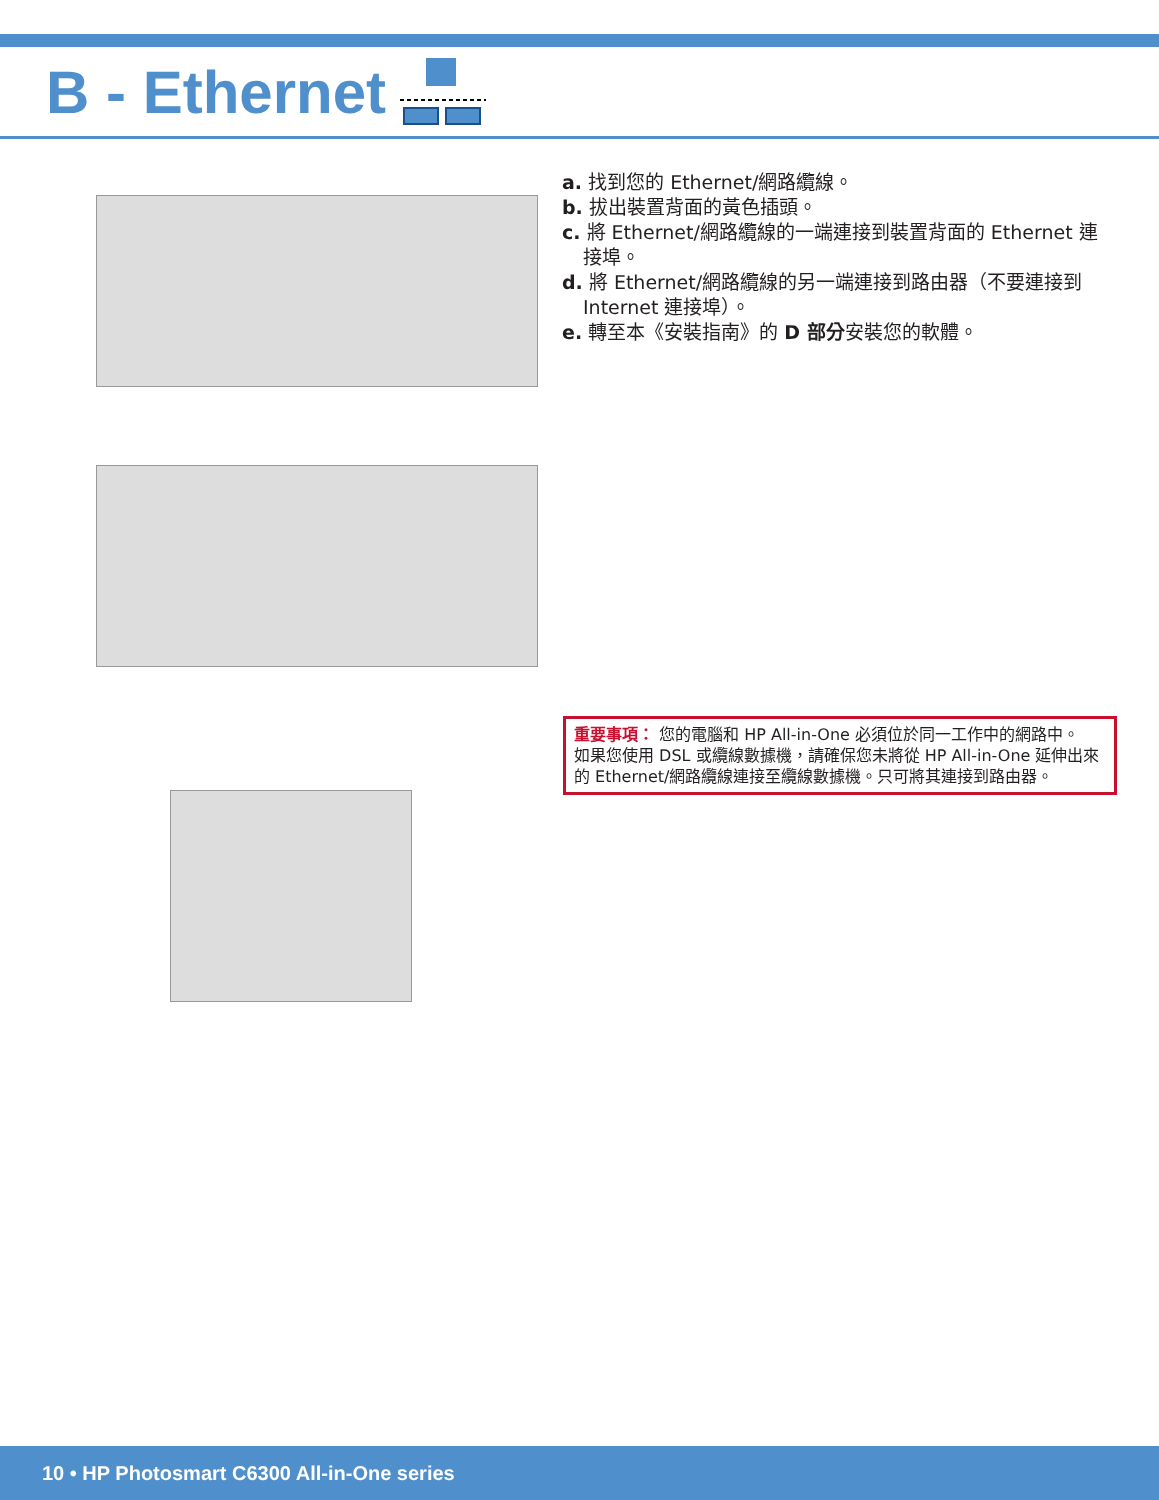B - Ethernet
a. 找到您的 Ethernet/網路纜線。
b. 拔出裝置背面的黃色插頭。
c. 將 Ethernet/網路纜線的一端連接到裝置背面的 Ethernet 連接埠。
d. 將 Ethernet/網路纜線的另一端連接到路由器（不要連接到 Internet 連接埠）。
e. 轉至本《安裝指南》的 D 部分安裝您的軟體。
重要事項： 您的電腦和 HP All-in-One 必須位於同一工作中的網路中。
如果您使用 DSL 或纜線數據機，請確保您未將從 HP All-in-One 延伸出來的 Ethernet/網路纜線連接至纜線數據機。只可將其連接到路由器。
10 • HP Photosmart C6300 All-in-One series